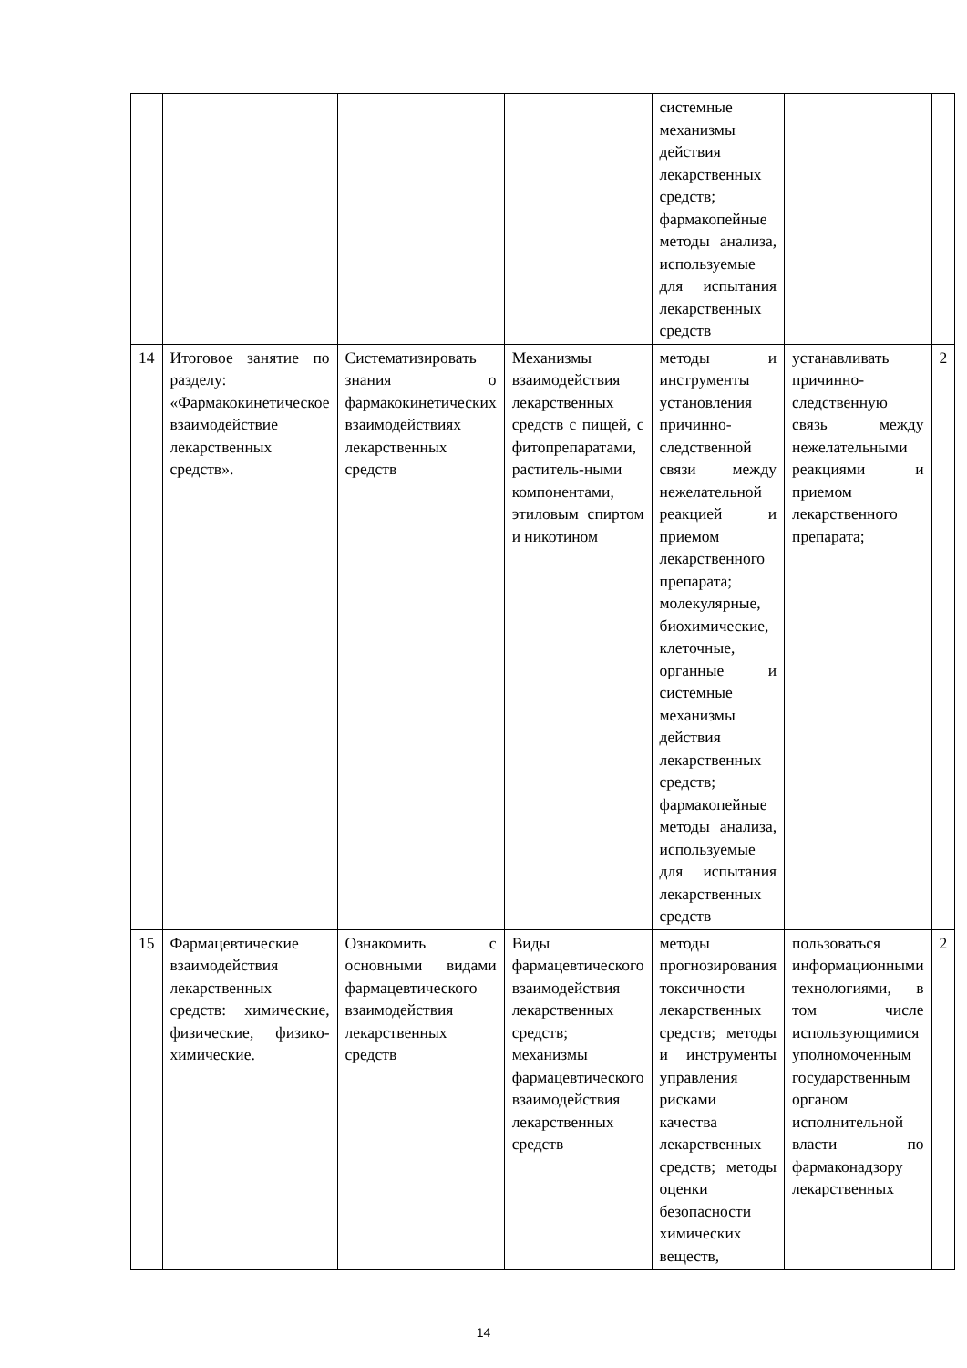| | | | | системные механизмы действия лекарственных средств; фармакопейные методы анализа, используемые для испытания лекарственных средств | | |
| 14 | Итоговое занятие по разделу: «Фармакокинетическое взаимодействие лекарственных средств». | Систематизировать знания о фармакокинетических взаимодействиях лекарственных средств | Механизмы взаимодействия лекарственных средств с пищей, с фитопрепаратами, раститель-ными компонентами, этиловым спиртом и никотином | методы и инструменты установления причинно-следственной связи между нежелательной реакцией и приемом лекарственного препарата; молекулярные, биохимические, клеточные, органные и системные механизмы действия лекарственных средств; фармакопейные методы анализа, используемые для испытания лекарственных средств | устанавливать причинно-следственную связь между нежелательными реакциями и приемом лекарственного препарата; | 2 |
| 15 | Фармацевтические взаимодействия лекарственных средств: химические, физические, физико-химические. | Ознакомить с основными видами фармацевтического взаимодействия лекарственных средств | Виды фармацевтического взаимодействия лекарственных средств; механизмы фармацевтического взаимодействия лекарственных средств | методы прогнозирования токсичности лекарственных средств; методы и инструменты управления рисками качества лекарственных средств; методы оценки безопасности химических веществ, | пользоваться информационными технологиями, в том числе использующимися уполномоченным государственным органом исполнительной власти по фармаконадзору лекарственных | 2 |
14